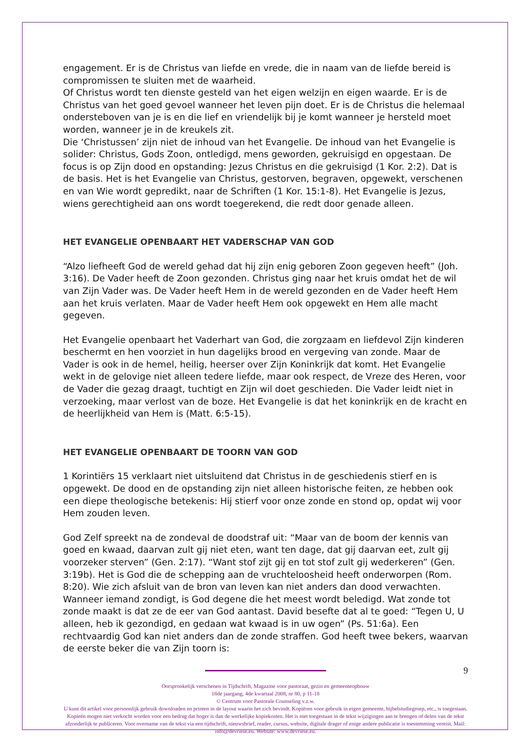engagement. Er is de Christus van liefde en vrede, die in naam van de liefde bereid is compromissen te sluiten met de waarheid.
Of Christus wordt ten dienste gesteld van het eigen welzijn en eigen waarde. Er is de Christus van het goed gevoel wanneer het leven pijn doet. Er is de Christus die helemaal ondersteboven van je is en die lief en vriendelijk bij je komt wanneer je hersteld moet worden, wanneer je in de kreukels zit.
Die ‘Christussen’ zijn niet de inhoud van het Evangelie. De inhoud van het Evangelie is solider: Christus, Gods Zoon, ontledigd, mens geworden, gekruisigd en opgestaan. De focus is op Zijn dood en opstanding: Jezus Christus en die gekruisigd (1 Kor. 2:2). Dat is de basis. Het is het Evangelie van Christus, gestorven, begraven, opgewekt, verschenen en van Wie wordt gepredikt, naar de Schriften (1 Kor. 15:1-8). Het Evangelie is Jezus, wiens gerechtigheid aan ons wordt toegerekend, die redt door genade alleen.
HET EVANGELIE OPENBAART HET VADERSCHAP VAN GOD
“Alzo liefheeft God de wereld gehad dat hij zijn enig geboren Zoon gegeven heeft” (Joh. 3:16). De Vader heeft de Zoon gezonden. Christus ging naar het kruis omdat het de wil van Zijn Vader was. De Vader heeft Hem in de wereld gezonden en de Vader heeft Hem aan het kruis verlaten. Maar de Vader heeft Hem ook opgewekt en Hem alle macht gegeven.
Het Evangelie openbaart het Vaderhart van God, die zorgzaam en liefdevol Zijn kinderen beschermt en hen voorziet in hun dagelijks brood en vergeving van zonde. Maar de Vader is ook in de hemel, heilig, heerser over Zijn Koninkrijk dat komt. Het Evangelie wekt in de gelovige niet alleen tedere liefde, maar ook respect, de Vreze des Heren, voor de Vader die gezag draagt, tuchtigt en Zijn wil doet geschieden. Die Vader leidt niet in verzoeking, maar verlost van de boze. Het Evangelie is dat het koninkrijk en de kracht en de heerlijkheid van Hem is (Matt. 6:5-15).
HET EVANGELIE OPENBAART DE TOORN VAN GOD
1 Korintiërs 15 verklaart niet uitsluitend dat Christus in de geschiedenis stierf en is opgewekt. De dood en de opstanding zijn niet alleen historische feiten, ze hebben ook een diepe theologische betekenis: Hij stierf voor onze zonde en stond op, opdat wij voor Hem zouden leven.
God Zelf spreekt na de zondeval de doodstraf uit: “Maar van de boom der kennis van goed en kwaad, daarvan zult gij niet eten, want ten dage, dat gij daarvan eet, zult gij voorzeker sterven” (Gen. 2:17). “Want stof zijt gij en tot stof zult gij wederkeren” (Gen. 3:19b). Het is God die de schepping aan de vruchteloosheid heeft onderworpen (Rom. 8:20). Wie zich afsluit van de bron van leven kan niet anders dan dood verwachten. Wanneer iemand zondigt, is God degene die het meest wordt beledigd. Wat zonde tot zonde maakt is dat ze de eer van God aantast. David besefte dat al te goed: “Tegen U, U alleen, heb ik gezondigd, en gedaan wat kwaad is in uw ogen” (Ps. 51:6a). Een rechtvaardig God kan niet anders dan de zonde straffen. God heeft twee bekers, waarvan de eerste beker die van Zijn toorn is:
9
Oorspronkelijk verschenen in Tijdschrift, Magazine voor pastoraat, gezin en gemeenteopbouw
18de jaargang, 4de kwartaal 2008, nr 80, p 11-18
© Centrum voor Pastorale Counseling v.z.w.
U kunt dit artikel voor persoonlijk gebruik downloaden en printen in de layout waarin het zich bevindt. Kopiëren voor gebruik in eigen gemeente, bijbelstudiegroep, etc., is toegestaan. Kopieën mogen niet verkocht worden voor een bedrag dat hoger is dan de werkelijke kopiekosten. Het is niet toegestaan in de tekst wijzigingen aan te brengen of delen van de tekst afzonderlijk te publiceren. Voor overname van de tekst via een tijdschrift, nieuwsbrief, reader, cursus, website, digitale drager of enige andere publicatie is toestemming vereist. Mail: info@devriese.eu. Website: www.devriese.eu.